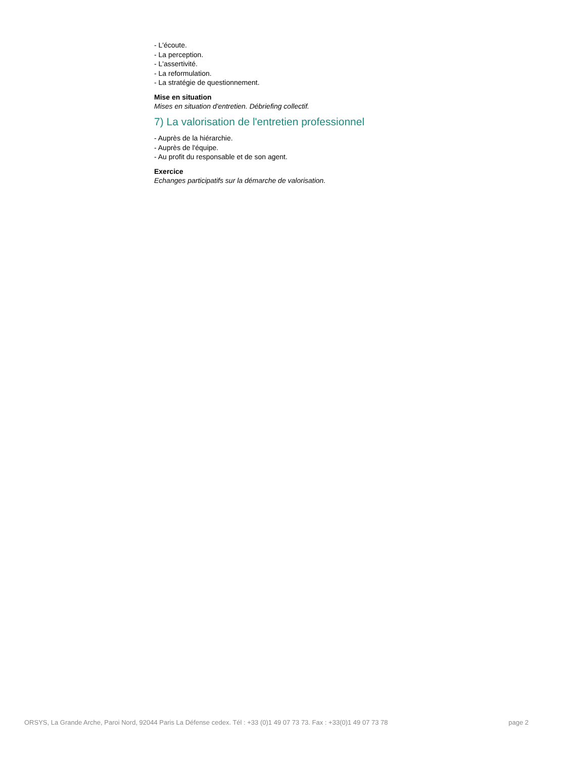- L'écoute.
- La perception.
- L'assertivité.
- La reformulation.
- La stratégie de questionnement.
Mise en situation
Mises en situation d'entretien. Débriefing collectif.
7) La valorisation de l'entretien professionnel
- Auprès de la hiérarchie.
- Auprès de l'équipe.
- Au profit du responsable et de son agent.
Exercice
Echanges participatifs sur la démarche de valorisation.
ORSYS, La Grande Arche, Paroi Nord, 92044 Paris La Défense cedex. Tél : +33 (0)1 49 07 73 73. Fax : +33(0)1 49 07 73 78 page 2